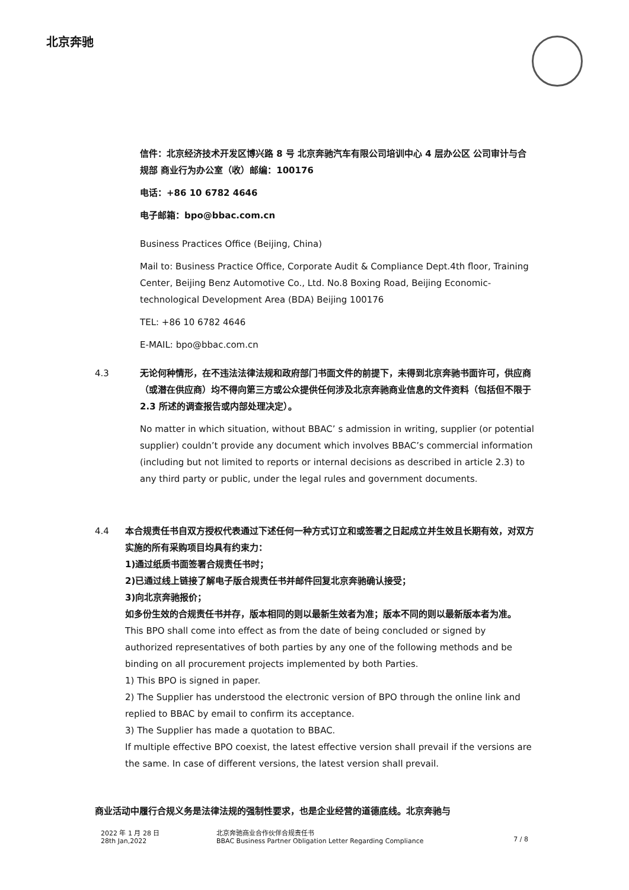北京奔驰
信件：北京经济技术开发区博兴路 8 号 北京奔驰汽车有限公司培训中心 4 层办公区 公司审计与合规部 商业行为办公室（收）邮编：100176
电话：+86 10 6782 4646
电子邮箱：bpo@bbac.com.cn
Business Practices Office (Beijing, China)
Mail to: Business Practice Office, Corporate Audit & Compliance Dept.4th floor, Training Center, Beijing Benz Automotive Co., Ltd. No.8 Boxing Road, Beijing Economic-technological Development Area (BDA) Beijing 100176
TEL: +86 10 6782 4646
E-MAIL: bpo@bbac.com.cn
4.3 无论何种情形，在不违法法律法规和政府部门书面文件的前提下，未得到北京奔驰书面许可，供应商（或潜在供应商）均不得向第三方或公众提供任何涉及北京奔驰商业信息的文件资料（包括但不限于 2.3 所述的调查报告或内部处理决定）。
No matter in which situation, without BBAC’ s admission in writing, supplier (or potential supplier) couldn’t provide any document which involves BBAC’s commercial information (including but not limited to reports or internal decisions as described in article 2.3) to any third party or public, under the legal rules and government documents.
4.4 本合规责任书自双方授权代表通过下述任何一种方式订立和或签署之日起成立并生效且长期有效，对双方实施的所有采购项目均具有约束力：
1)通过纸质书面签署合规责任书时；
2)已通过线上链接了解电子版合规责任书并邮件回复北京奔驰确认接受；
3)向北京奔驰报价；
如多份生效的合规责任书并存，版本相同的则以最新生效者为准；版本不同的则以最新版本者为准。
This BPO shall come into effect as from the date of being concluded or signed by authorized representatives of both parties by any one of the following methods and be binding on all procurement projects implemented by both Parties.
1) This BPO is signed in paper.
2) The Supplier has understood the electronic version of BPO through the online link and replied to BBAC by email to confirm its acceptance.
3) The Supplier has made a quotation to BBAC.
If multiple effective BPO coexist, the latest effective version shall prevail if the versions are the same. In case of different versions, the latest version shall prevail.
商业活动中履行合规义务是法律法规的强制性要求，也是企业经营的道德底线。北京奔驰与
2022 年 1 月 28 日
28th Jan,2022
北京奔驰商业合作伙伴合规责任书
BBAC Business Partner Obligation Letter Regarding Compliance
7 / 8